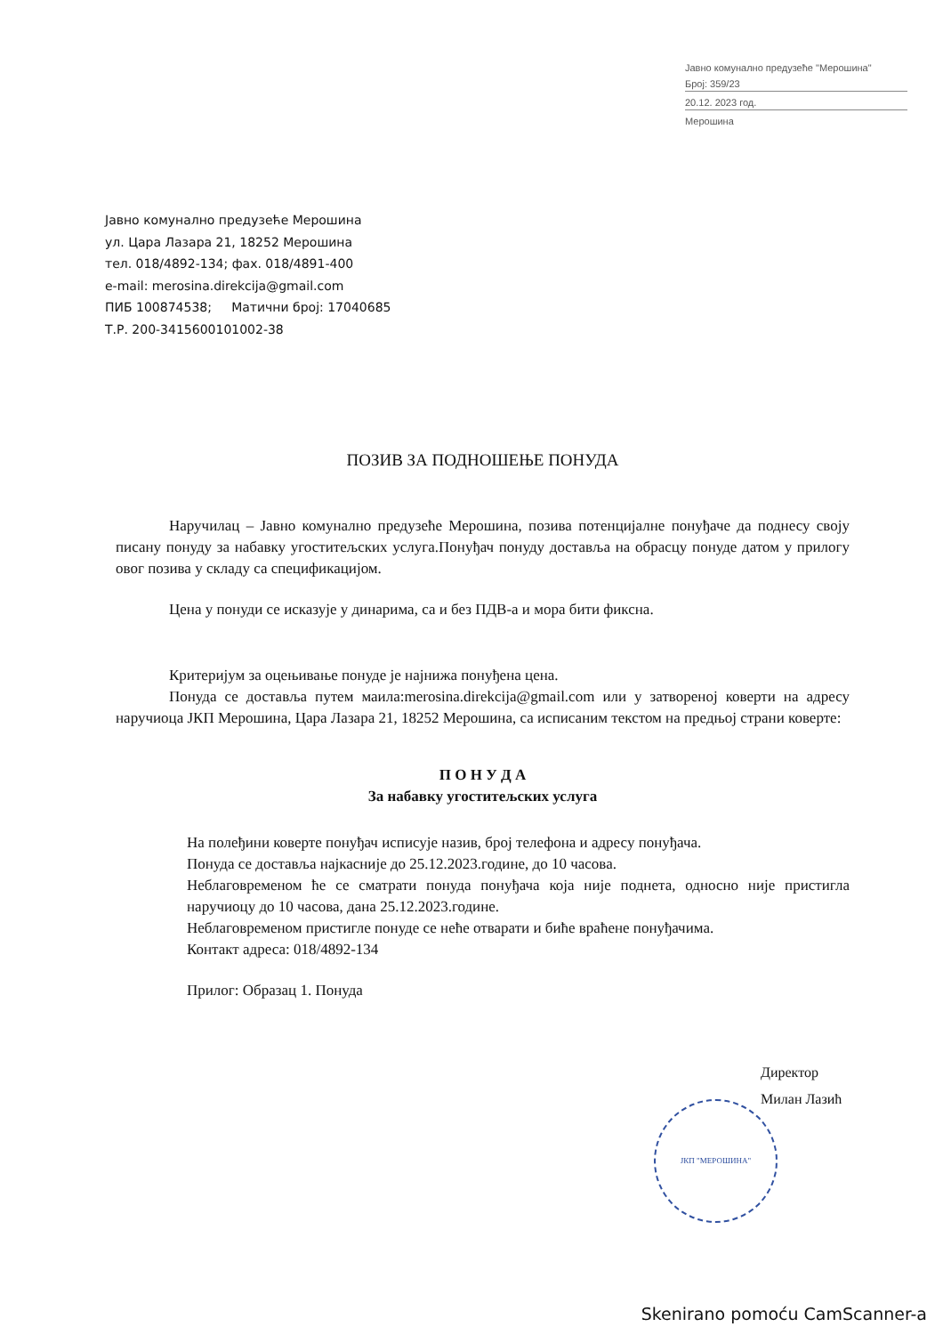Јавно комунално предузеће "Мерошина"
Број: 359/23
20.12. 2023 год.
Мерошина
Јавно комунално предузеће Мерошина
ул. Цара Лазара 21, 18252 Мерошина
тел. 018/4892-134; фах. 018/4891-400
e-mail: merosina.direkcija@gmail.com
ПИБ 100874538; Матични број: 17040685
Т.Р. 200-3415600101002-38
ПОЗИВ ЗА ПОДНОШЕЊЕ ПОНУДА
Наручилац – Јавно комунално предузеће Мерошина, позива потенцијалне понуђаче да поднесу своју писану понуду за набавку угоститељских услуга.Понуђач понуду доставља на обрасцу понуде датом у прилогу овог позива у складу са спецификацијом.
Цена у понуди се исказује у динарима, са и без ПДВ-а и мора бити фиксна.
Критеријум за оцењивање понуде је најнижа понуђена цена.
Понуда се доставља путем маила:merosina.direkcija@gmail.com или у затвореној коверти на адресу наручиоца ЈКП Мерошина, Цара Лазара 21, 18252 Мерошина, са исписаним текстом на предњој страни коверте:
П О Н У Д А
За набавку угоститељских услуга
На полеђини коверте понуђач исписује назив, број телефона и адресу понуђача.
Понуда се доставља најкасније до 25.12.2023.године, до 10 часова.
Неблаговременом ће се сматрати понуда понуђача која није поднета, односно није пристигла наручиоцу до 10 часова, дана 25.12.2023.године.
Неблаговременом пристигле понуде се неће отварати и биће враћене понуђачима.
Контакт адреса: 018/4892-134
Прилог: Образац 1. Понуда
ЈКП "МЕРОШИНА"
Директор
Милан Лазић
Skenirano pomoću CamScanner-a